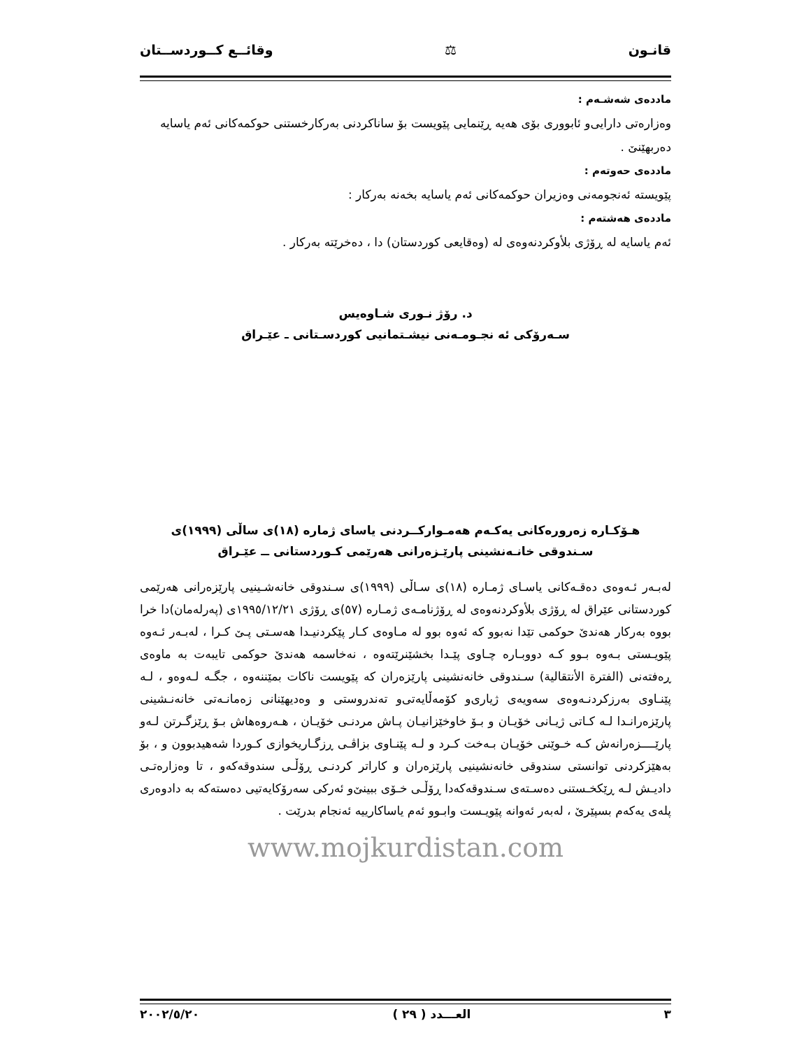قانـون ⚖ وقائــع كــوردســتان
ماددەی شەشـەم :
وەزارەتی دارایی‌و ئابووری بۆی هەیە ڕێنمایی پێویست بۆ ساناکردنی بەرکارخستنی حوکمەکانی ئەم یاسایە دەربهێنێ .
ماددەی حەوتەم :
پێویستە ئەنجومەنی وەزیران حوکمەکانی ئەم یاسایە بخەنە بەرکار :
ماددەی هەشتەم :
ئەم یاسایە لە ڕۆژی بلأوکردنەوەی لە (وەقایعی کوردستان) دا ، دەخرێتە بەرکار .
د. رۆژ نـوری شـاوەیس
سـەرۆکی ئە نجـومـەنی نیشـتمانیی کوردسـتانی ـ عێـراق
هـۆکـارە زەرورەکانی یەکـەم هەمـوارکــردنی یاسای ژمارە (١٨)ی ساڵی (١٩٩٩)ی
سـندوقی خانـەنشینی پارێـزەرانی هەرێمی کـوردستانی ــ عێـراق
لەبـەر ئـەوەی دەقـەکانی یاسـای ژمـارە (١٨)ی سـاڵی (١٩٩٩)ی سـندوقی خانەشـینیی پارێزەرانی هەرێمی کوردستانی عێراق لە ڕۆژی بلأوکردنەوەی لە ڕۆژنامـەی ژمـارە (٥٧)ی ڕۆژی ١٩٩٥/١٢/٢١ی (پەرلەمان)دا خرا بووە بەرکار هەندێ حوکمی تێدا نەبوو کە ئەوە بوو لە مـاوەی کـار پێکردنیـدا هەسـتی پـێ کـرا ، لەبـەر ئـەوە پێویـستی بـەوە بـوو کـە دووبـارە چـاوی پێـدا بخشێنرێتەوە ، نەخاسمە هەندێ حوکمی تایبەت بە ماوەی ڕەفتەنی (الفترة الأنتقالية) سـندوقی خانەنشینی پارێزەران کە پێویست ناکات بمێننەوە ، جگـە لـەوەو ، لـە پێنـاوی بەرزکردنـەوەی سەویەی ژیاری‌و کۆمەڵایەتی‌و تەندروستی و وەدیهێنانی زەمانـەتی خانەنـشینی پارێزەرانـدا لـە کـاتی ژیـانی خۆیـان و بـۆ خاوخێزانیـان پـاش مردنـی خۆیـان ، هـەروەهاش بـۆ ڕێزگـرتن لـەو پارێــــزەرانەش کـە خـوێنی خۆیـان بـەخت کـرد و لـە پێنـاوی بزاڤـی ڕزگـاریخوازی کـوردا شەهیدبوون و ، بۆ بەهێزکردنی توانستی سندوقی خانەنشینیی پارێزەران و کاراتر کردنـی ڕۆڵـی سندوقەکەو ، تا وەزارەتـی دادیـش لـە ڕێکخـستنی دەسـتەی سـندوقەکەدا ڕۆڵـی خـۆی ببینێ‌و ئەرکی سەرۆکایەتیی دەستەکە بە دادوەری پلەی یەکەم بسپێرێ ، لەبەر ئەوانە پێویـست وابـوو ئەم یاساکارییە ئەنجام بدرێت .
www.mojkurdistan.com
٣ العـــدد ( ٢٩ ) ٢٠٠٢/٥/٢٠